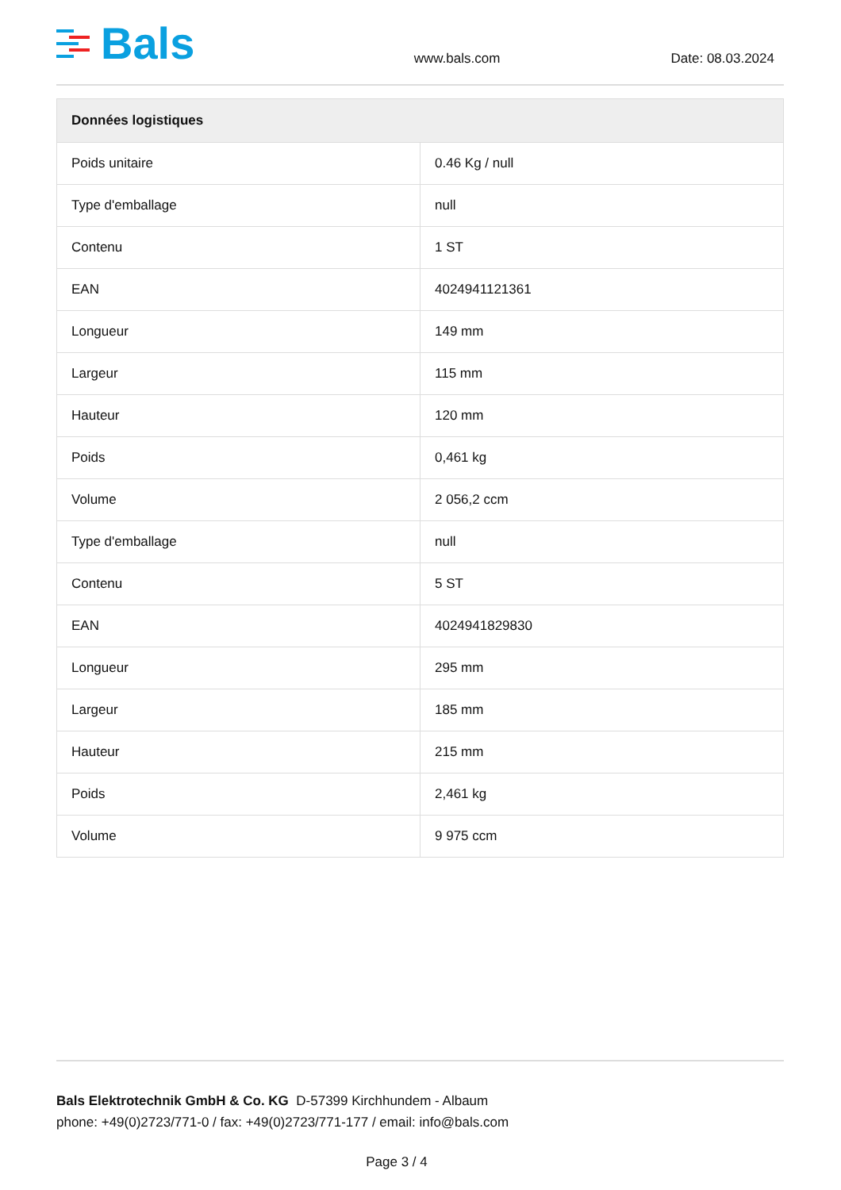Bals
www.bals.com
Date: 08.03.2024
| Données logistiques | |
| --- | --- |
| Poids unitaire | 0.46 Kg / null |
| Type d'emballage | null |
| Contenu | 1 ST |
| EAN | 4024941121361 |
| Longueur | 149 mm |
| Largeur | 115 mm |
| Hauteur | 120 mm |
| Poids | 0,461 kg |
| Volume | 2 056,2 ccm |
| Type d'emballage | null |
| Contenu | 5 ST |
| EAN | 4024941829830 |
| Longueur | 295 mm |
| Largeur | 185 mm |
| Hauteur | 215 mm |
| Poids | 2,461 kg |
| Volume | 9 975 ccm |
Bals Elektrotechnik GmbH & Co. KG D-57399 Kirchhundem - Albaum
phone: +49(0)2723/771-0 / fax: +49(0)2723/771-177 / email: info@bals.com
Page 3 / 4